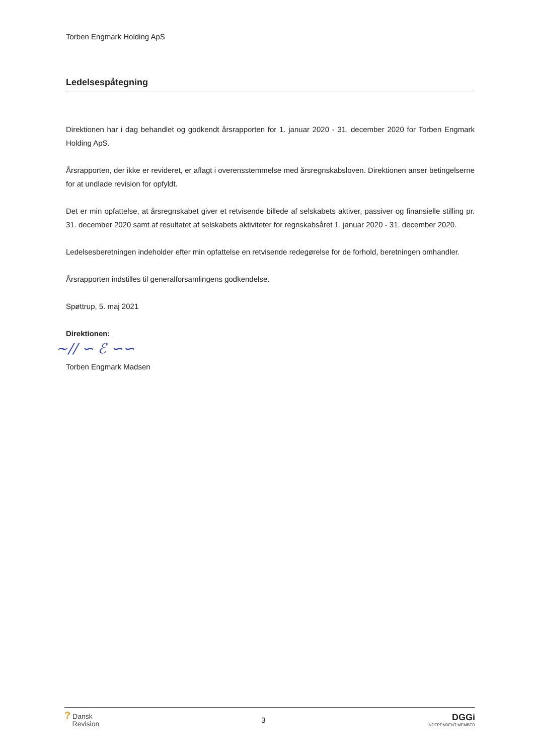Torben Engmark Holding ApS
Ledelsespåtegning
Direktionen har i dag behandlet og godkendt årsrapporten for 1. januar 2020 - 31. december 2020 for Torben Engmark Holding ApS.
Årsrapporten, der ikke er revideret, er aflagt i overensstemmelse med årsregnskabsloven. Direktionen anser betingelserne for at undlade revision for opfyldt.
Det er min opfattelse, at årsregnskabet giver et retvisende billede af selskabets aktiver, passiver og finansielle stilling pr. 31. december 2020 samt af resultatet af selskabets aktiviteter for regnskabsåret 1. januar 2020 - 31. december 2020.
Ledelsesberetningen indeholder efter min opfattelse en retvisende redegørelse for de forhold, beretningen omhandler.
Årsrapporten indstilles til generalforsamlingens godkendelse.
Spøttrup, 5. maj 2021
Direktionen:
~∕∕ ∽ ℰ ∽∽
Torben Engmark Madsen
? Dansk
Revision
3
DGGi
INDEPENDENT MEMBER